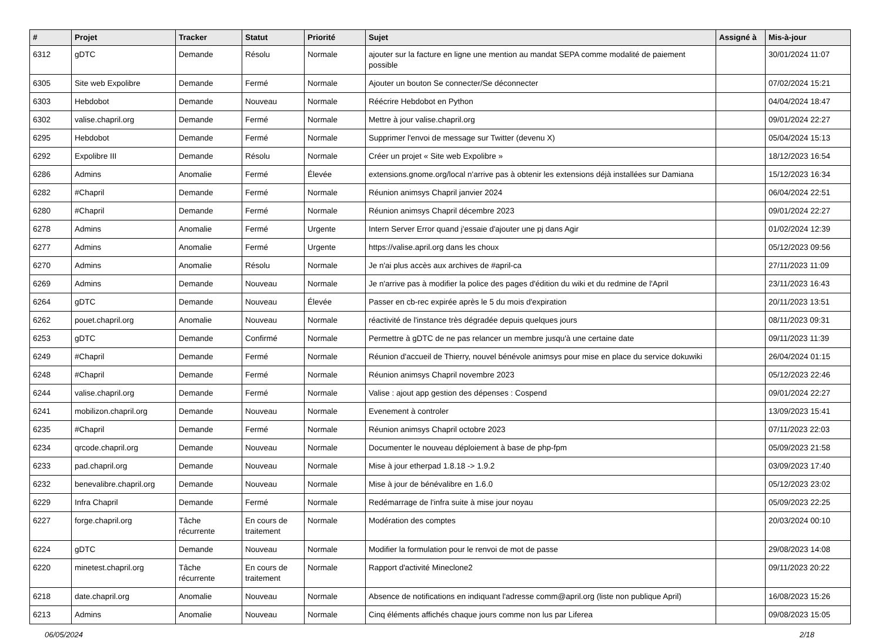| # | Projet | Tracker | Statut | Priorité | Sujet | Assigné à | Mis-à-jour |
| --- | --- | --- | --- | --- | --- | --- | --- |
| 6312 | gDTC | Demande | Résolu | Normale | ajouter sur la facture en ligne une mention au mandat SEPA comme modalité de paiement possible | | 30/01/2024 11:07 |
| 6305 | Site web Expolibre | Demande | Fermé | Normale | Ajouter un bouton Se connecter/Se déconnecter | | 07/02/2024 15:21 |
| 6303 | Hebdobot | Demande | Nouveau | Normale | Réécrire Hebdobot en Python | | 04/04/2024 18:47 |
| 6302 | valise.chapril.org | Demande | Fermé | Normale | Mettre à jour valise.chapril.org | | 09/01/2024 22:27 |
| 6295 | Hebdobot | Demande | Fermé | Normale | Supprimer l'envoi de message sur Twitter (devenu X) | | 05/04/2024 15:13 |
| 6292 | Expolibre III | Demande | Résolu | Normale | Créer un projet « Site web Expolibre » | | 18/12/2023 16:54 |
| 6286 | Admins | Anomalie | Fermé | Élevée | extensions.gnome.org/local n'arrive pas à obtenir les extensions déjà installées sur Damiana | | 15/12/2023 16:34 |
| 6282 | #Chapril | Demande | Fermé | Normale | Réunion animsys Chapril janvier 2024 | | 06/04/2024 22:51 |
| 6280 | #Chapril | Demande | Fermé | Normale | Réunion animsys Chapril décembre 2023 | | 09/01/2024 22:27 |
| 6278 | Admins | Anomalie | Fermé | Urgente | Intern Server Error quand j'essaie d'ajouter une pj dans Agir | | 01/02/2024 12:39 |
| 6277 | Admins | Anomalie | Fermé | Urgente | https://valise.april.org dans les choux | | 05/12/2023 09:56 |
| 6270 | Admins | Anomalie | Résolu | Normale | Je n'ai plus accès aux archives de #april-ca | | 27/11/2023 11:09 |
| 6269 | Admins | Demande | Nouveau | Normale | Je n'arrive pas à modifier la police des pages d'édition du wiki et du redmine de l'April | | 23/11/2023 16:43 |
| 6264 | gDTC | Demande | Nouveau | Élevée | Passer en cb-rec expirée après le 5 du mois d'expiration | | 20/11/2023 13:51 |
| 6262 | pouet.chapril.org | Anomalie | Nouveau | Normale | réactivité de l'instance très dégradée depuis quelques jours | | 08/11/2023 09:31 |
| 6253 | gDTC | Demande | Confirmé | Normale | Permettre à gDTC de ne pas relancer un membre jusqu'à une certaine date | | 09/11/2023 11:39 |
| 6249 | #Chapril | Demande | Fermé | Normale | Réunion d'accueil de Thierry, nouvel bénévole animsys pour mise en place du service dokuwiki | | 26/04/2024 01:15 |
| 6248 | #Chapril | Demande | Fermé | Normale | Réunion animsys Chapril novembre 2023 | | 05/12/2023 22:46 |
| 6244 | valise.chapril.org | Demande | Fermé | Normale | Valise : ajout app gestion des dépenses : Cospend | | 09/01/2024 22:27 |
| 6241 | mobilizon.chapril.org | Demande | Nouveau | Normale | Evenement à controler | | 13/09/2023 15:41 |
| 6235 | #Chapril | Demande | Fermé | Normale | Réunion animsys Chapril octobre 2023 | | 07/11/2023 22:03 |
| 6234 | qrcode.chapril.org | Demande | Nouveau | Normale | Documenter le nouveau déploiement à base de php-fpm | | 05/09/2023 21:58 |
| 6233 | pad.chapril.org | Demande | Nouveau | Normale | Mise à jour etherpad 1.8.18 -> 1.9.2 | | 03/09/2023 17:40 |
| 6232 | benevalibre.chapril.org | Demande | Nouveau | Normale | Mise à jour de bénévalibre en 1.6.0 | | 05/12/2023 23:02 |
| 6229 | Infra Chapril | Demande | Fermé | Normale | Redémarrage de l'infra suite à mise jour noyau | | 05/09/2023 22:25 |
| 6227 | forge.chapril.org | Tâche récurrente | En cours de traitement | Normale | Modération des comptes | | 20/03/2024 00:10 |
| 6224 | gDTC | Demande | Nouveau | Normale | Modifier la formulation pour le renvoi de mot de passe | | 29/08/2023 14:08 |
| 6220 | minetest.chapril.org | Tâche récurrente | En cours de traitement | Normale | Rapport d'activité Mineclone2 | | 09/11/2023 20:22 |
| 6218 | date.chapril.org | Anomalie | Nouveau | Normale | Absence de notifications en indiquant l'adresse comm@april.org (liste non publique April) | | 16/08/2023 15:26 |
| 6213 | Admins | Anomalie | Nouveau | Normale | Cinq éléments affichés chaque jours comme non lus par Liferea | | 09/08/2023 15:05 |
06/05/2024 2/18